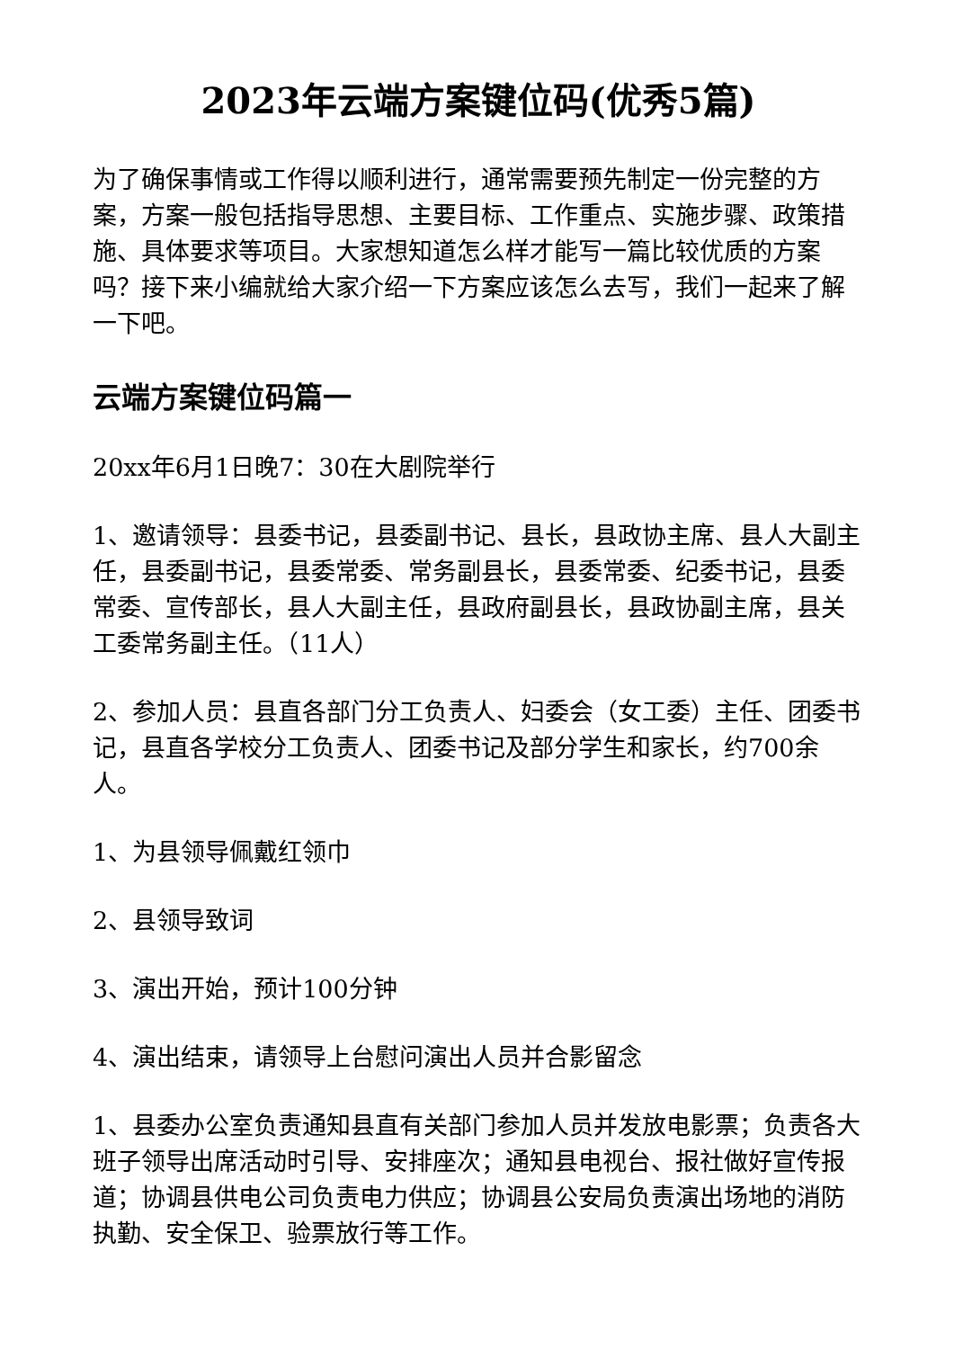2023年云端方案键位码(优秀5篇)
为了确保事情或工作得以顺利进行，通常需要预先制定一份完整的方案，方案一般包括指导思想、主要目标、工作重点、实施步骤、政策措施、具体要求等项目。大家想知道怎么样才能写一篇比较优质的方案吗？接下来小编就给大家介绍一下方案应该怎么去写，我们一起来了解一下吧。
云端方案键位码篇一
20xx年6月1日晚7：30在大剧院举行
1、邀请领导：县委书记，县委副书记、县长，县政协主席、县人大副主任，县委副书记，县委常委、常务副县长，县委常委、纪委书记，县委常委、宣传部长，县人大副主任，县政府副县长，县政协副主席，县关工委常务副主任。（11人）
2、参加人员：县直各部门分工负责人、妇委会（女工委）主任、团委书记，县直各学校分工负责人、团委书记及部分学生和家长，约700余人。
1、为县领导佩戴红领巾
2、县领导致词
3、演出开始，预计100分钟
4、演出结束，请领导上台慰问演出人员并合影留念
1、县委办公室负责通知县直有关部门参加人员并发放电影票；负责各大班子领导出席活动时引导、安排座次；通知县电视台、报社做好宣传报道；协调县供电公司负责电力供应；协调县公安局负责演出场地的消防执勤、安全保卫、验票放行等工作。